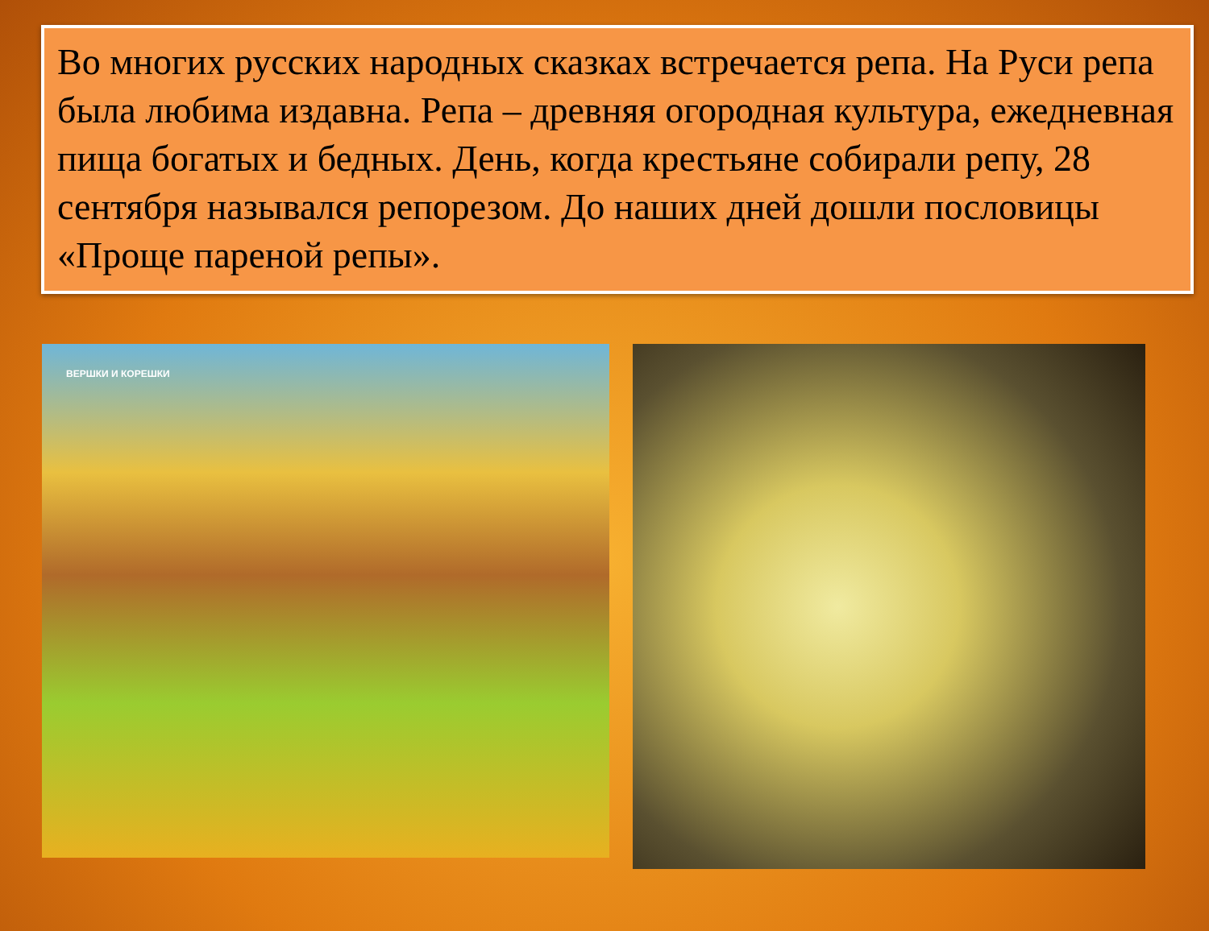Во многих русских народных сказках встречается репа. На Руси репа была любима издавна. Репа – древняя огородная культура, ежедневная пища богатых и бедных. День, когда крестьяне собирали репу, 28 сентября назывался репорезом. До наших дней дошли пословицы «Проще пареной репы».
ВЕРШКИ И КОРЕШКИ